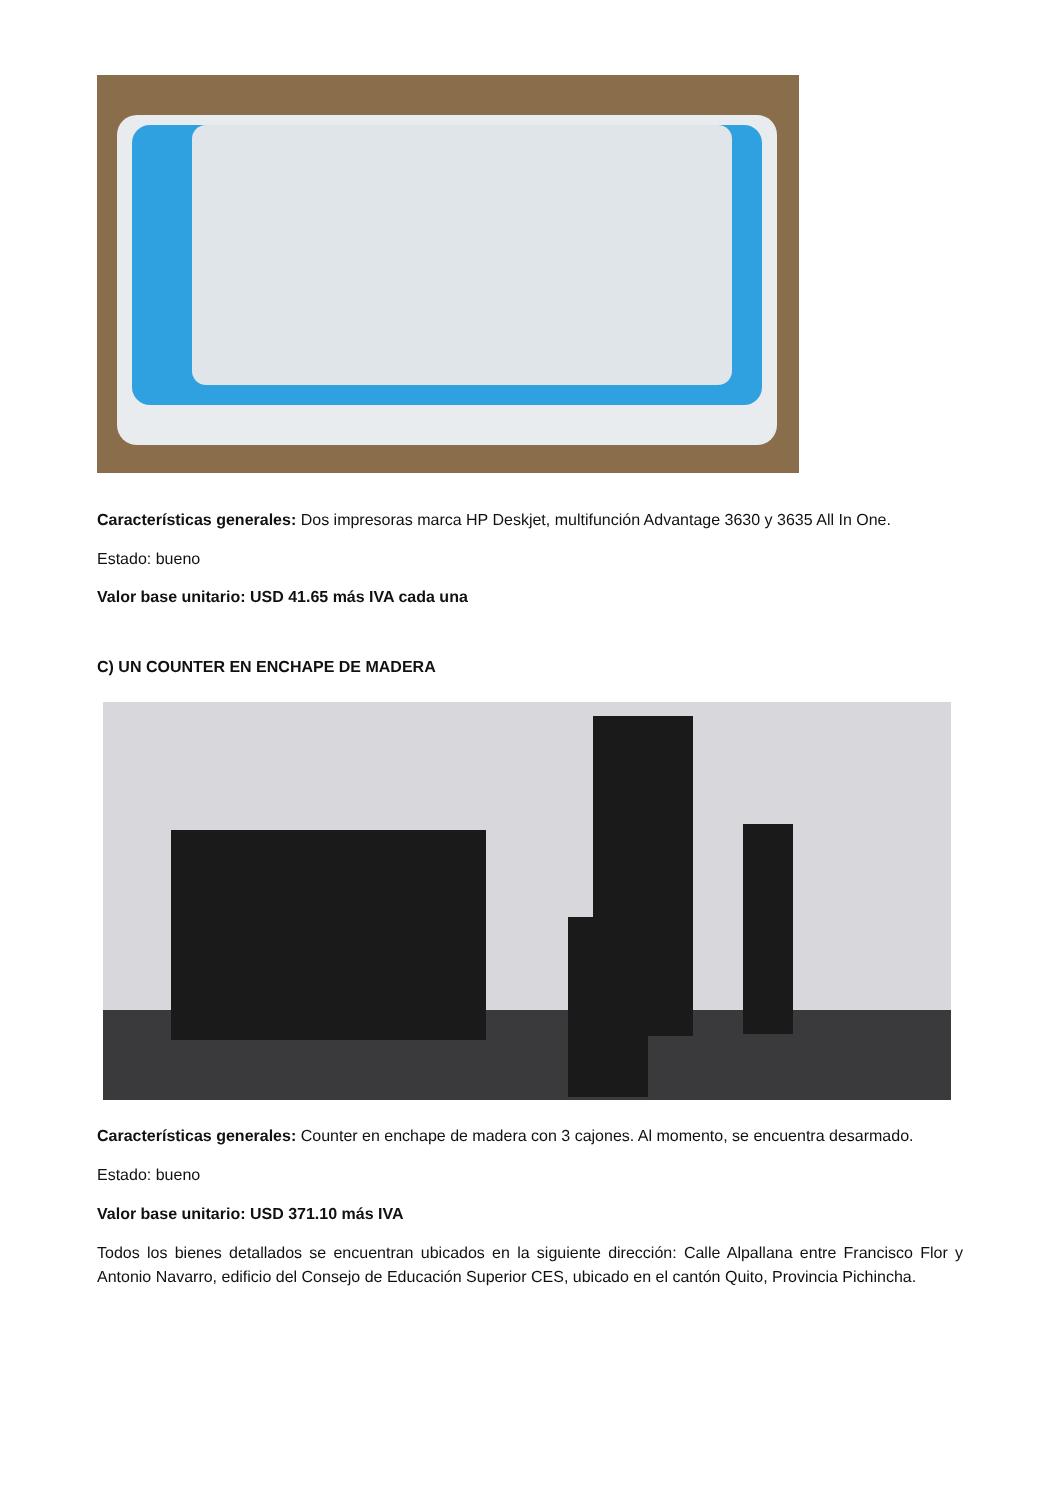Características generales: Dos impresoras marca HP Deskjet, multifunción Advantage 3630 y 3635 All In One.
Estado: bueno
Valor base unitario: USD 41.65 más IVA cada una
C) UN COUNTER EN ENCHAPE DE MADERA
Características generales: Counter en enchape de madera con 3 cajones. Al momento, se encuentra desarmado.
Estado: bueno
Valor base unitario: USD 371.10 más IVA
Todos los bienes detallados se encuentran ubicados en la siguiente dirección: Calle Alpallana entre Francisco Flor y Antonio Navarro, edificio del Consejo de Educación Superior CES, ubicado en el cantón Quito, Provincia Pichincha.